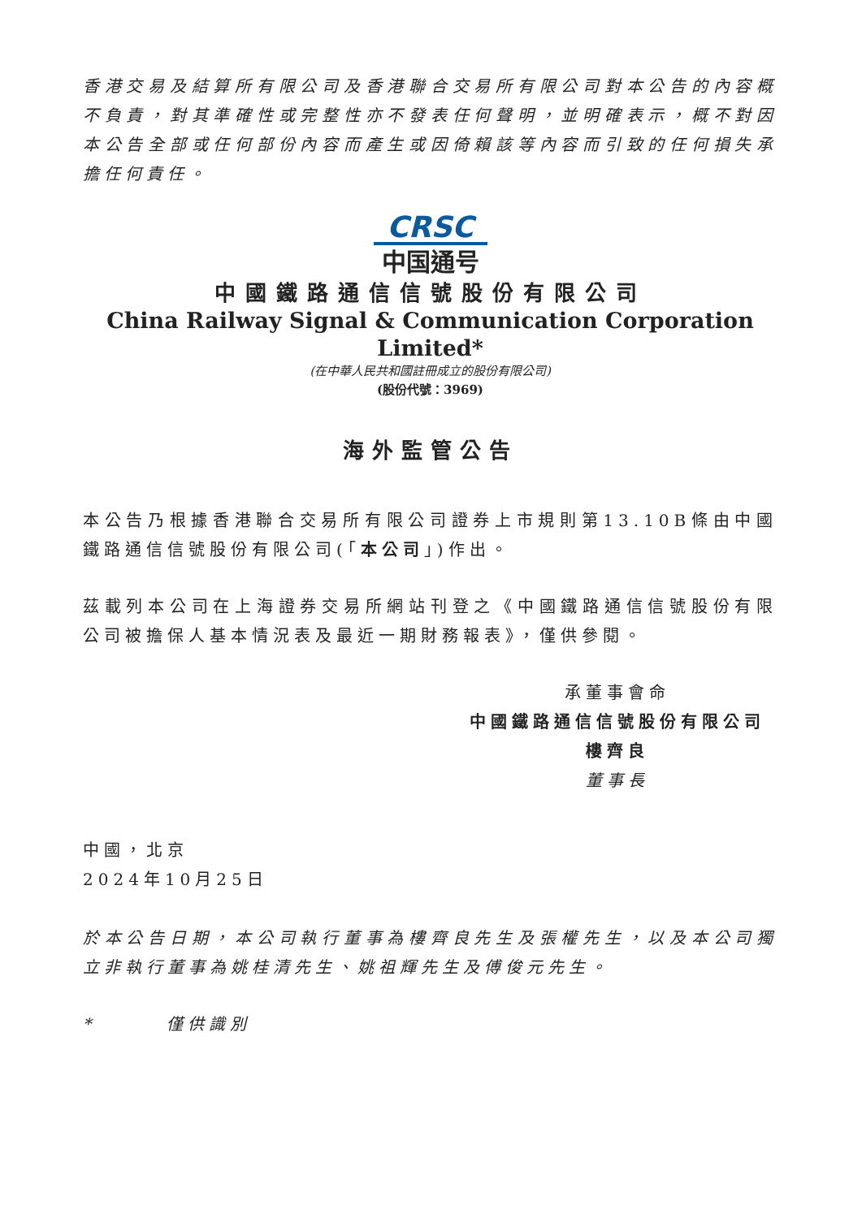香港交易及結算所有限公司及香港聯合交易所有限公司對本公告的內容概不負責，對其準確性或完整性亦不發表任何聲明，並明確表示，概不對因本公告全部或任何部份內容而產生或因倚賴該等內容而引致的任何損失承擔任何責任。
CRSC
中国通号
中國鐵路通信信號股份有限公司
China Railway Signal & Communication Corporation Limited*
(在中華人民共和國註冊成立的股份有限公司)
(股份代號：3969)
海外監管公告
本公告乃根據香港聯合交易所有限公司證券上市規則第13.10B條由中國鐵路通信信號股份有限公司(「本公司」)作出。
茲載列本公司在上海證券交易所網站刊登之《中國鐵路通信信號股份有限公司被擔保人基本情況表及最近一期財務報表》，僅供參閱。
承董事會命
中國鐵路通信信號股份有限公司
樓齊良
董事長
中國，北京
2024年10月25日
於本公告日期，本公司執行董事為樓齊良先生及張權先生，以及本公司獨立非執行董事為姚桂清先生、姚祖輝先生及傅俊元先生。
* 僅供識別